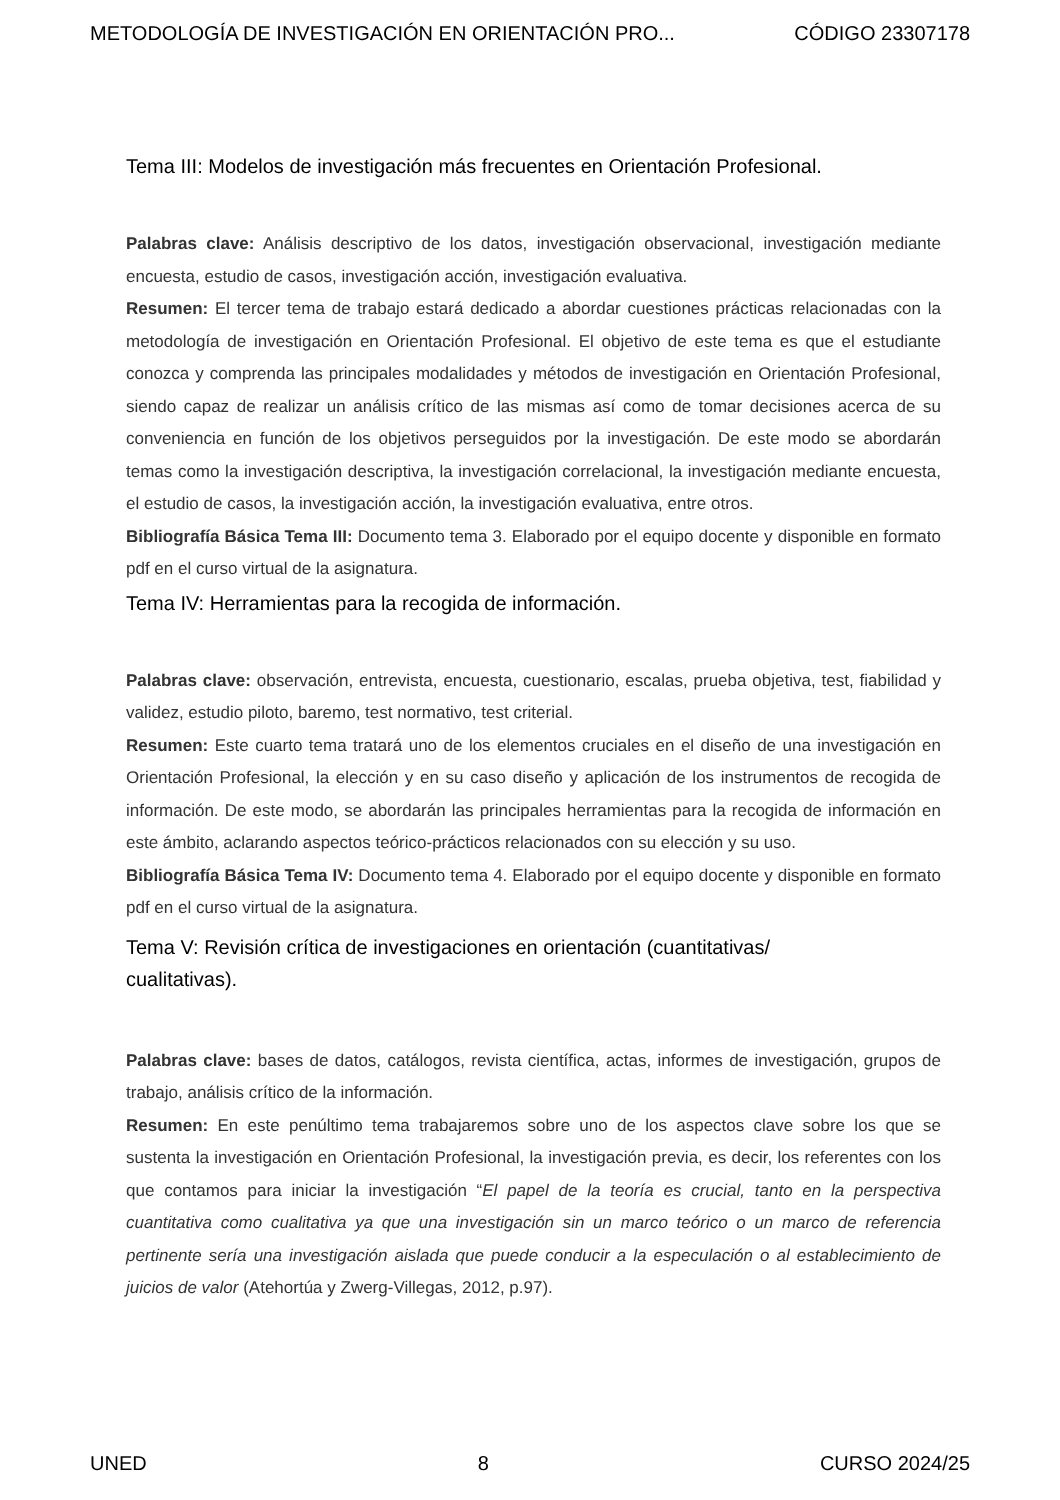METODOLOGÍA DE INVESTIGACIÓN EN ORIENTACIÓN PRO... CÓDIGO 23307178
Tema III: Modelos de investigación más frecuentes en Orientación Profesional.
Palabras clave: Análisis descriptivo de los datos, investigación observacional, investigación mediante encuesta, estudio de casos, investigación acción, investigación evaluativa.
Resumen: El tercer tema de trabajo estará dedicado a abordar cuestiones prácticas relacionadas con la metodología de investigación en Orientación Profesional. El objetivo de este tema es que el estudiante conozca y comprenda las principales modalidades y métodos de investigación en Orientación Profesional, siendo capaz de realizar un análisis crítico de las mismas así como de tomar decisiones acerca de su conveniencia en función de los objetivos perseguidos por la investigación. De este modo se abordarán temas como la investigación descriptiva, la investigación correlacional, la investigación mediante encuesta, el estudio de casos, la investigación acción, la investigación evaluativa, entre otros.
Bibliografía Básica Tema III: Documento tema 3. Elaborado por el equipo docente y disponible en formato pdf en el curso virtual de la asignatura.
Tema IV: Herramientas para la recogida de información.
Palabras clave: observación, entrevista, encuesta, cuestionario, escalas, prueba objetiva, test, fiabilidad y validez, estudio piloto, baremo, test normativo, test criterial.
Resumen: Este cuarto tema tratará uno de los elementos cruciales en el diseño de una investigación en Orientación Profesional, la elección y en su caso diseño y aplicación de los instrumentos de recogida de información. De este modo, se abordarán las principales herramientas para la recogida de información en este ámbito, aclarando aspectos teórico-prácticos relacionados con su elección y su uso.
Bibliografía Básica Tema IV: Documento tema 4. Elaborado por el equipo docente y disponible en formato pdf en el curso virtual de la asignatura.
Tema V: Revisión crítica de investigaciones en orientación (cuantitativas/
cualitativas).
Palabras clave: bases de datos, catálogos, revista científica, actas, informes de investigación, grupos de trabajo, análisis crítico de la información.
Resumen: En este penúltimo tema trabajaremos sobre uno de los aspectos clave sobre los que se sustenta la investigación en Orientación Profesional, la investigación previa, es decir, los referentes con los que contamos para iniciar la investigación “El papel de la teoría es crucial, tanto en la perspectiva cuantitativa como cualitativa ya que una investigación sin un marco teórico o un marco de referencia pertinente sería una investigación aislada que puede conducir a la especulación o al establecimiento de juicios de valor (Atehortúa y Zwerg-Villegas, 2012, p.97).
UNED 8 CURSO 2024/25